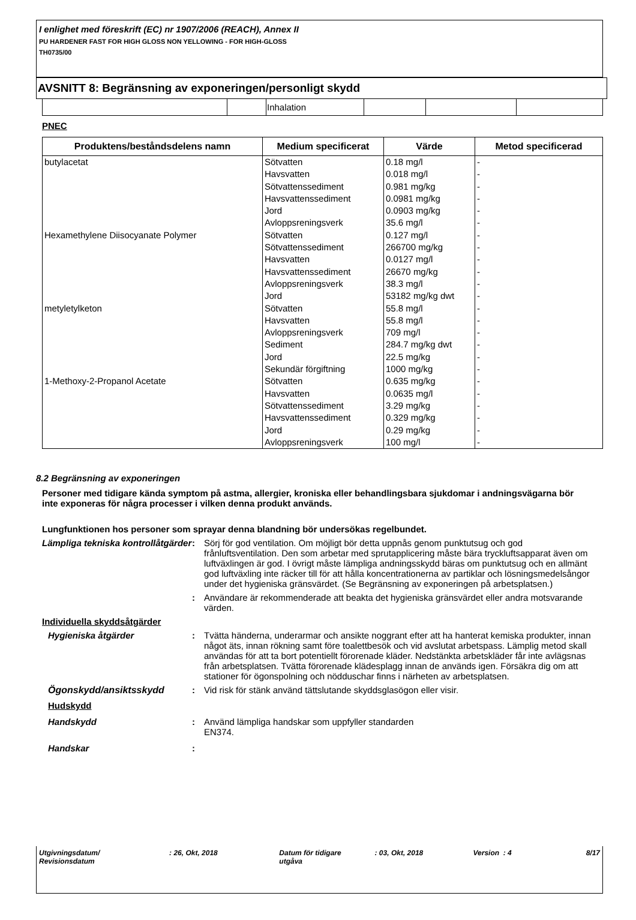I enlighet med föreskrift (EC) nr 1907/2006 (REACH), Annex II
PU HARDENER FAST FOR HIGH GLOSS NON YELLOWING - FOR HIGH-GLOSS
TH0735/00
AVSNITT 8: Begränsning av exponeringen/personligt skydd
| | | Inhalation | | | |
PNEC
| Produktens/beståndsdelens namn | Medium specificerat | Värde | Metod specificerad |
| --- | --- | --- | --- |
| butylacetat Hexamethylene Diisocyanate Polymer metyletylketon 1-Methoxy-2-Propanol Acetate | Sötvatten Havsvatten Sötvattenssediment Havsvattenssediment Jord Avloppsreningsverk Sötvatten Sötvattenssediment Havsvatten Havsvattenssediment Avloppsreningsverk Jord Sötvatten Havsvatten Avloppsreningsverk Sediment Jord Sekundär förgiftning Sötvatten Havsvatten Sötvattenssediment Havsvattenssediment Jord Avloppsreningsverk | 0.18 mg/l 0.018 mg/l 0.981 mg/kg 0.0981 mg/kg 0.0903 mg/kg 35.6 mg/l 0.127 mg/l 266700 mg/kg 0.0127 mg/l 26670 mg/kg 38.3 mg/l 53182 mg/kg dwt 55.8 mg/l 55.8 mg/l 709 mg/l 284.7 mg/kg dwt 22.5 mg/kg 1000 mg/kg 0.635 mg/kg 0.0635 mg/l 3.29 mg/kg 0.329 mg/kg 0.29 mg/kg 100 mg/l | - - - - - - - - - - - - - - - - - - - - - - - - |
8.2 Begränsning av exponeringen
Personer med tidigare kända symptom på astma, allergier, kroniska eller behandlingsbara sjukdomar i andningsvägarna bör inte exponeras för några processer i vilken denna produkt används.
Lungfunktionen hos personer som sprayar denna blandning bör undersökas regelbundet.
Lämpliga tekniska kontrollåtgärder
: Sörj för god ventilation. Om möjligt bör detta uppnås genom punktutsug och god frånluftsventilation. Den som arbetar med sprutapplicering måste bära tryckluftsapparat även om luftväxlingen är god. I övrigt måste lämpliga andningsskydd bäras om punktutsug och en allmänt god luftväxling inte räcker till för att hålla koncentrationerna av partiklar och lösningsmedelsångor under det hygieniska gränsvärdet. (Se Begränsning av exponeringen på arbetsplatsen.)
: Användare är rekommenderade att beakta det hygieniska gränsvärdet eller andra motsvarande värden.
Individuella skyddsåtgärder
Hygieniska åtgärder : Tvätta händerna, underarmar och ansikte noggrant efter att ha hanterat kemiska produkter, innan något äts, innan rökning samt före toalettbesök och vid avslutat arbetspass. Lämplig metod skall användas för att ta bort potentiellt förorenade kläder. Nedstänkta arbetskläder får inte avlägsnas från arbetsplatsen. Tvätta förorenade klädesplagg innan de används igen. Försäkra dig om att stationer för ögonspolning och nödduschar finns i närheten av arbetsplatsen.
Ögonskydd/ansiktsskydd : Vid risk för stänk använd tättslutande skyddsglasögon eller visir.
Hudskydd
Handskydd : Använd lämpliga handskar som uppfyller standarden
EN374.
Handskar :
Utgivningsdatum/
Revisionsdatum
: 26, Okt, 2018 Datum för tidigare
utgåva
: 03, Okt, 2018 Version : 4 8/17